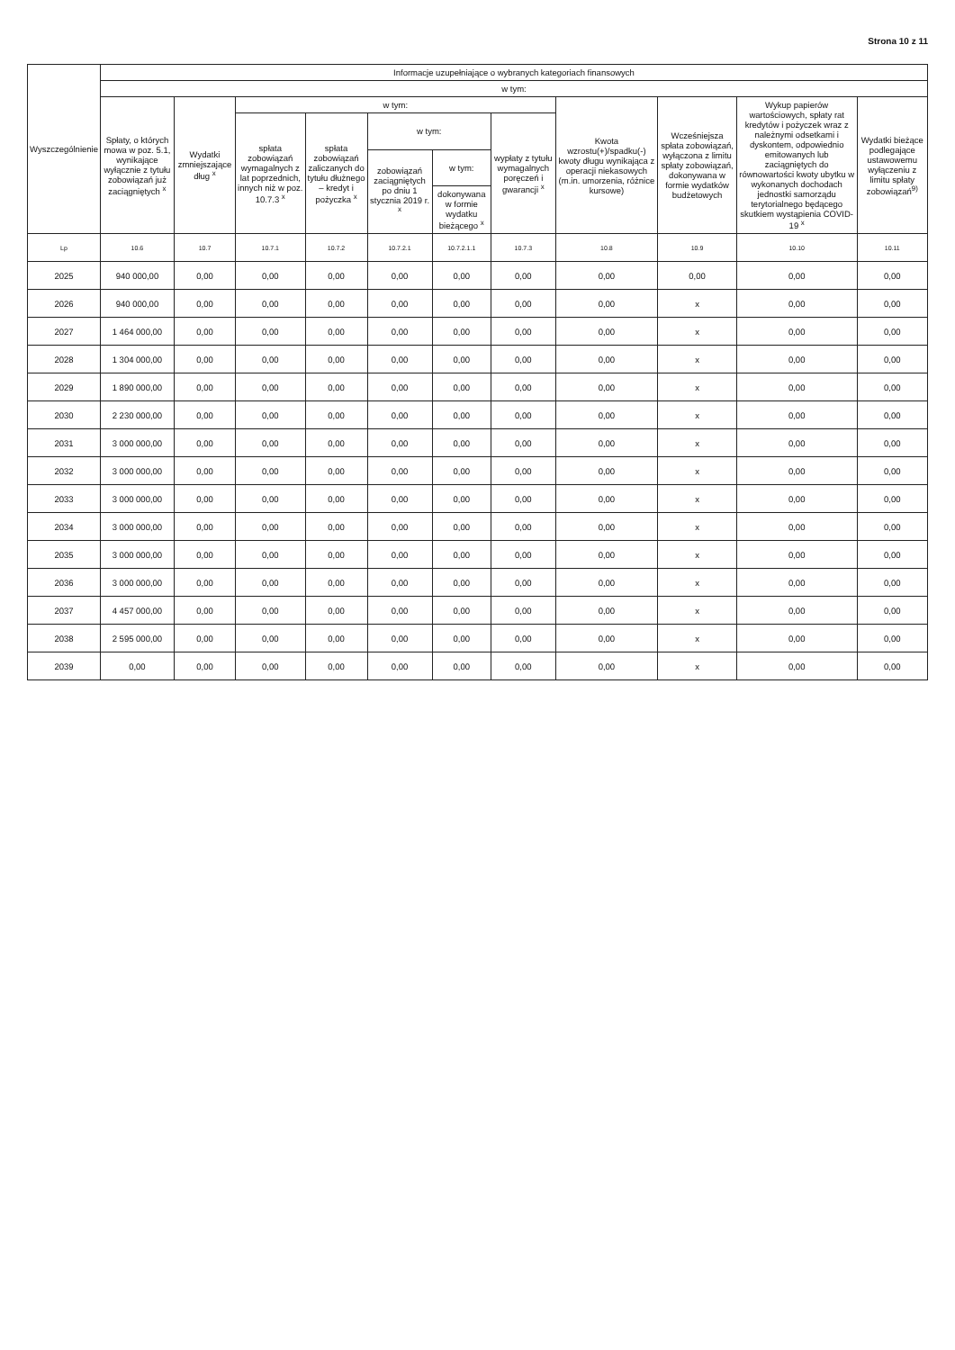Strona 10 z 11
| Wyszczególnienie | Informacje uzupełniające o wybranych kategoriach finansowych | | | | | | | | | | |
| --- | --- | --- | --- | --- | --- | --- | --- | --- | --- | --- | --- |
| | w tym: | | | | | | | | | | |
| | Spłaty, o których mowa w poz. 5.1, wynikające wyłącznie z tytułu zobowiązań już zaciągniętych <sup>x</sup> | Wydatki zmniejszające dług <sup>x</sup> | w tym: | | | | | Kwota wzrostu(+)/spadku(-) kwoty długu wynikająca z operacji niekasowych (m.in. umorzenia, różnice kursowe) | Wcześniejsza spłata zobowiązań, wyłączona z limitu spłaty zobowiązań, dokonywana w formie wydatków budżetowych | Wykup papierów wartościowych, spłaty rat kredytów i pożyczek wraz z należnymi odsetkami i dyskontem, odpowiednio emitowanych lub zaciągniętych do równowartości kwoty ubytku w wykonanych dochodach jednostki samorządu terytorialnego będącego skutkiem wystąpienia COVID-19 <sup>x</sup> | Wydatki bieżące podlegające ustawowemu wyłączeniu z limitu spłaty zobowiązań<sup>9)</sup> |
| | | | spłata zobowiązań wymagalnych z lat poprzednich, innych niż w poz. 10.7.3 <sup>x</sup> | spłata zobowiązań zaliczanych do tytułu dłużnego – kredyt i pożyczka <sup>x</sup> | w tym: | | wypłaty z tytułu wymagalnych poręczeń i gwarancji <sup>x</sup> | | | | |
| | | | | | zobowiązań zaciągniętych po dniu 1 stycznia 2019 r. <sup>x</sup> | w tym: | | | | | |
| | | | | | | dokonywana w formie wydatku bieżącego <sup>x</sup> | | | | | |
| Lp | 10.6 | 10.7 | 10.7.1 | 10.7.2 | 10.7.2.1 | 10.7.2.1.1 | 10.7.3 | 10.8 | 10.9 | 10.10 | 10.11 |
| 2025 | 940 000,00 | 0,00 | 0,00 | 0,00 | 0,00 | 0,00 | 0,00 | 0,00 | 0,00 | 0,00 | 0,00 |
| 2026 | 940 000,00 | 0,00 | 0,00 | 0,00 | 0,00 | 0,00 | 0,00 | 0,00 | x | 0,00 | 0,00 |
| 2027 | 1 464 000,00 | 0,00 | 0,00 | 0,00 | 0,00 | 0,00 | 0,00 | 0,00 | x | 0,00 | 0,00 |
| 2028 | 1 304 000,00 | 0,00 | 0,00 | 0,00 | 0,00 | 0,00 | 0,00 | 0,00 | x | 0,00 | 0,00 |
| 2029 | 1 890 000,00 | 0,00 | 0,00 | 0,00 | 0,00 | 0,00 | 0,00 | 0,00 | x | 0,00 | 0,00 |
| 2030 | 2 230 000,00 | 0,00 | 0,00 | 0,00 | 0,00 | 0,00 | 0,00 | 0,00 | x | 0,00 | 0,00 |
| 2031 | 3 000 000,00 | 0,00 | 0,00 | 0,00 | 0,00 | 0,00 | 0,00 | 0,00 | x | 0,00 | 0,00 |
| 2032 | 3 000 000,00 | 0,00 | 0,00 | 0,00 | 0,00 | 0,00 | 0,00 | 0,00 | x | 0,00 | 0,00 |
| 2033 | 3 000 000,00 | 0,00 | 0,00 | 0,00 | 0,00 | 0,00 | 0,00 | 0,00 | x | 0,00 | 0,00 |
| 2034 | 3 000 000,00 | 0,00 | 0,00 | 0,00 | 0,00 | 0,00 | 0,00 | 0,00 | x | 0,00 | 0,00 |
| 2035 | 3 000 000,00 | 0,00 | 0,00 | 0,00 | 0,00 | 0,00 | 0,00 | 0,00 | x | 0,00 | 0,00 |
| 2036 | 3 000 000,00 | 0,00 | 0,00 | 0,00 | 0,00 | 0,00 | 0,00 | 0,00 | x | 0,00 | 0,00 |
| 2037 | 4 457 000,00 | 0,00 | 0,00 | 0,00 | 0,00 | 0,00 | 0,00 | 0,00 | x | 0,00 | 0,00 |
| 2038 | 2 595 000,00 | 0,00 | 0,00 | 0,00 | 0,00 | 0,00 | 0,00 | 0,00 | x | 0,00 | 0,00 |
| 2039 | 0,00 | 0,00 | 0,00 | 0,00 | 0,00 | 0,00 | 0,00 | 0,00 | x | 0,00 | 0,00 |